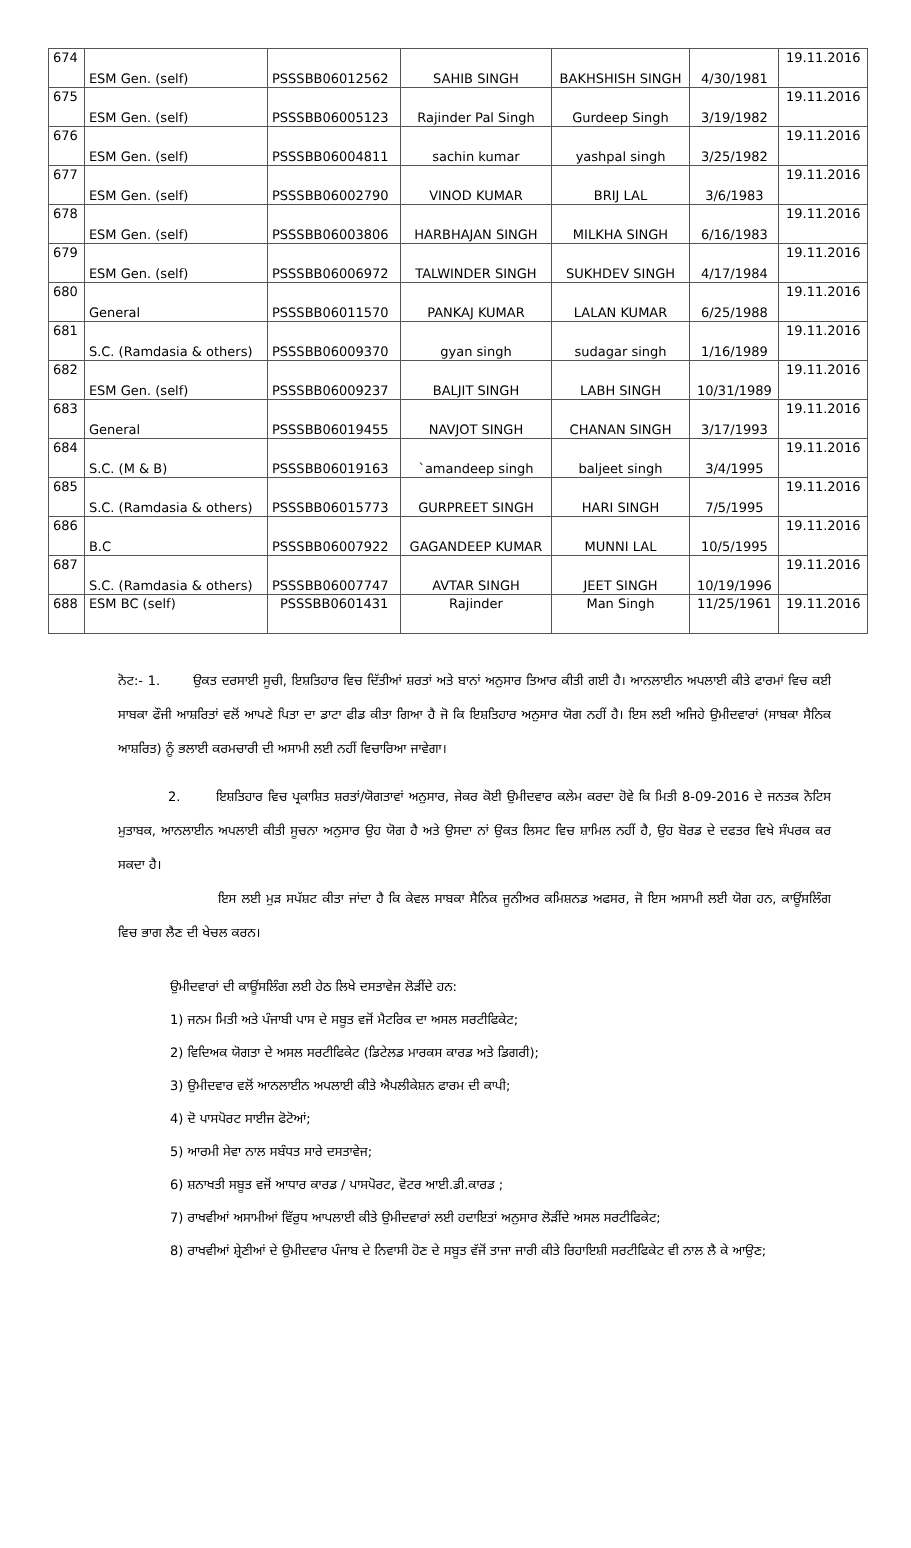| 674 | ESM Gen. (self) | PSSSBB06012562 | SAHIB SINGH | BAKHSHISH SINGH | 4/30/1981 | 19.11.2016 |
| 675 | ESM Gen. (self) | PSSSBB06005123 | Rajinder Pal Singh | Gurdeep Singh | 3/19/1982 | 19.11.2016 |
| 676 | ESM Gen. (self) | PSSSBB06004811 | sachin kumar | yashpal singh | 3/25/1982 | 19.11.2016 |
| 677 | ESM Gen. (self) | PSSSBB06002790 | VINOD KUMAR | BRIJ LAL | 3/6/1983 | 19.11.2016 |
| 678 | ESM Gen. (self) | PSSSBB06003806 | HARBHAJAN SINGH | MILKHA SINGH | 6/16/1983 | 19.11.2016 |
| 679 | ESM Gen. (self) | PSSSBB06006972 | TALWINDER SINGH | SUKHDEV SINGH | 4/17/1984 | 19.11.2016 |
| 680 | General | PSSSBB06011570 | PANKAJ KUMAR | LALAN KUMAR | 6/25/1988 | 19.11.2016 |
| 681 | S.C. (Ramdasia & others) | PSSSBB06009370 | gyan singh | sudagar singh | 1/16/1989 | 19.11.2016 |
| 682 | ESM Gen. (self) | PSSSBB06009237 | BALJIT SINGH | LABH SINGH | 10/31/1989 | 19.11.2016 |
| 683 | General | PSSSBB06019455 | NAVJOT SINGH | CHANAN SINGH | 3/17/1993 | 19.11.2016 |
| 684 | S.C. (M & B) | PSSSBB06019163 | `amandeep singh | baljeet singh | 3/4/1995 | 19.11.2016 |
| 685 | S.C. (Ramdasia & others) | PSSSBB06015773 | GURPREET SINGH | HARI SINGH | 7/5/1995 | 19.11.2016 |
| 686 | B.C | PSSSBB06007922 | GAGANDEEP KUMAR | MUNNI LAL | 10/5/1995 | 19.11.2016 |
| 687 | S.C. (Ramdasia & others) | PSSSBB06007747 | AVTAR SINGH | JEET SINGH | 10/19/1996 | 19.11.2016 |
| 688 | ESM BC (self) | PSSSBB0601431 | Rajinder | Man Singh | 11/25/1961 | 19.11.2016 |
ਨੋਟ:- 1. ਉਕਤ ਦਰਸਾਈ ਸੂਚੀ, ਇਸ਼ਤਿਹਾਰ ਵਿਚ ਦਿੱਤੀਆਂ ਸ਼ਰਤਾਂ ਅਤੇ ਬਾਨਾਂ ਅਨੁਸਾਰ ਤਿਆਰ ਕੀਤੀ ਗਈ ਹੈ। ਆਨਲਾਈਨ ਅਪਲਾਈ ਕੀਤੇ ਫਾਰਮਾਂ ਵਿਚ ਕਈ ਸਾਬਕਾ ਫੌਜੀ ਆਸ਼ਰਿਤਾਂ ਵਲੋਂ ਆਪਣੇ ਪਿਤਾ ਦਾ ਡਾਟਾ ਫੀਡ ਕੀਤਾ ਗਿਆ ਹੈ ਜੋ ਕਿ ਇਸ਼ਤਿਹਾਰ ਅਨੁਸਾਰ ਯੋਗ ਨਹੀਂ ਹੈ। ਇਸ ਲਈ ਅਜਿਹੇ ਉਮੀਦਵਾਰਾਂ (ਸਾਬਕਾ ਸੈਨਿਕ ਆਸ਼ਰਿਤ) ਨੂੰ ਭਲਾਈ ਕਰਮਚਾਰੀ ਦੀ ਅਸਾਮੀ ਲਈ ਨਹੀਂ ਵਿਚਾਰਿਆ ਜਾਵੇਗਾ।
2. ਇਸ਼ਤਿਹਾਰ ਵਿਚ ਪ੍ਰਕਾਸ਼ਿਤ ਸ਼ਰਤਾਂ/ਯੋਗਤਾਵਾਂ ਅਨੁਸਾਰ, ਜੇਕਰ ਕੋਈ ਉਮੀਦਵਾਰ ਕਲੇਮ ਕਰਦਾ ਹੋਵੇ ਕਿ ਮਿਤੀ 8-09-2016 ਦੇ ਜਨਤਕ ਨੋਟਿਸ ਮੁਤਾਬਕ, ਆਨਲਾਈਨ ਅਪਲਾਈ ਕੀਤੀ ਸੂਚਨਾ ਅਨੁਸਾਰ ਉਹ ਯੋਗ ਹੈ ਅਤੇ ਉਸਦਾ ਨਾਂ ਉਕਤ ਲਿਸਟ ਵਿਚ ਸ਼ਾਮਿਲ ਨਹੀਂ ਹੈ, ਉਹ ਬੋਰਡ ਦੇ ਦਫਤਰ ਵਿਖੇ ਸੰਪਰਕ ਕਰ ਸਕਦਾ ਹੈ।
ਇਸ ਲਈ ਮੁੜ ਸਪੱਸ਼ਟ ਕੀਤਾ ਜਾਂਦਾ ਹੈ ਕਿ ਕੇਵਲ ਸਾਬਕਾ ਸੈਨਿਕ ਜੂਨੀਅਰ ਕਮਿਸ਼ਨਡ ਅਫਸਰ, ਜੋ ਇਸ ਅਸਾਮੀ ਲਈ ਯੋਗ ਹਨ, ਕਾਊਂਸਲਿੰਗ ਵਿਚ ਭਾਗ ਲੈਣ ਦੀ ਖੇਚਲ ਕਰਨ।
ਉਮੀਦਵਾਰਾਂ ਦੀ ਕਾਊਂਸਲਿੰਗ ਲਈ ਹੇਠ ਲਿਖੇ ਦਸਤਾਵੇਜ ਲੋੜੀਂਦੇ ਹਨ:
1) ਜਨਮ ਮਿਤੀ ਅਤੇ ਪੰਜਾਬੀ ਪਾਸ ਦੇ ਸਬੂਤ ਵਜੋਂ ਮੈਟਰਿਕ ਦਾ ਅਸਲ ਸਰਟੀਫਿਕੇਟ;
2) ਵਿਦਿਅਕ ਯੋਗਤਾ ਦੇ ਅਸਲ ਸਰਟੀਫਿਕੇਟ (ਡਿਟੇਲਡ ਮਾਰਕਸ ਕਾਰਡ ਅਤੇ ਡਿਗਰੀ);
3) ਉਮੀਦਵਾਰ ਵਲੋਂ ਆਨਲਾਈਨ ਅਪਲਾਈ ਕੀਤੇ ਐਪਲੀਕੇਸ਼ਨ ਫਾਰਮ ਦੀ ਕਾਪੀ;
4) ਦੋ ਪਾਸਪੋਰਟ ਸਾਈਜ ਫੋਟੋਆਂ;
5) ਆਰਮੀ ਸੇਵਾ ਨਾਲ ਸਬੰਧਤ ਸਾਰੇ ਦਸਤਾਵੇਜ;
6) ਸ਼ਨਾਖਤੀ ਸਬੂਤ ਵਜੋਂ ਆਧਾਰ ਕਾਰਡ / ਪਾਸਪੋਰਟ, ਵੋਟਰ ਆਈ.ਡੀ.ਕਾਰਡ ;
7) ਰਾਖਵੀਆਂ ਅਸਾਮੀਆਂ ਵਿੱਰੁਧ ਆਪਲਾਈ ਕੀਤੇ ਉਮੀਦਵਾਰਾਂ ਲਈ ਹਦਾਇਤਾਂ ਅਨੁਸਾਰ ਲੋੜੀਂਦੇ ਅਸਲ ਸਰਟੀਫਿਕੇਟ;
8) ਰਾਖਵੀਆਂ ਸ਼੍ਰੇਣੀਆਂ ਦੇ ਉਮੀਦਵਾਰ ਪੰਜਾਬ ਦੇ ਨਿਵਾਸੀ ਹੋਣ ਦੇ ਸਬੂਤ ਵੱਜੋਂ ਤਾਜਾ ਜਾਰੀ ਕੀਤੇ ਰਿਹਾਇਸ਼ੀ ਸਰਟੀਫਿਕੇਟ ਵੀ ਨਾਲ ਲੈ ਕੇ ਆਉਣ;